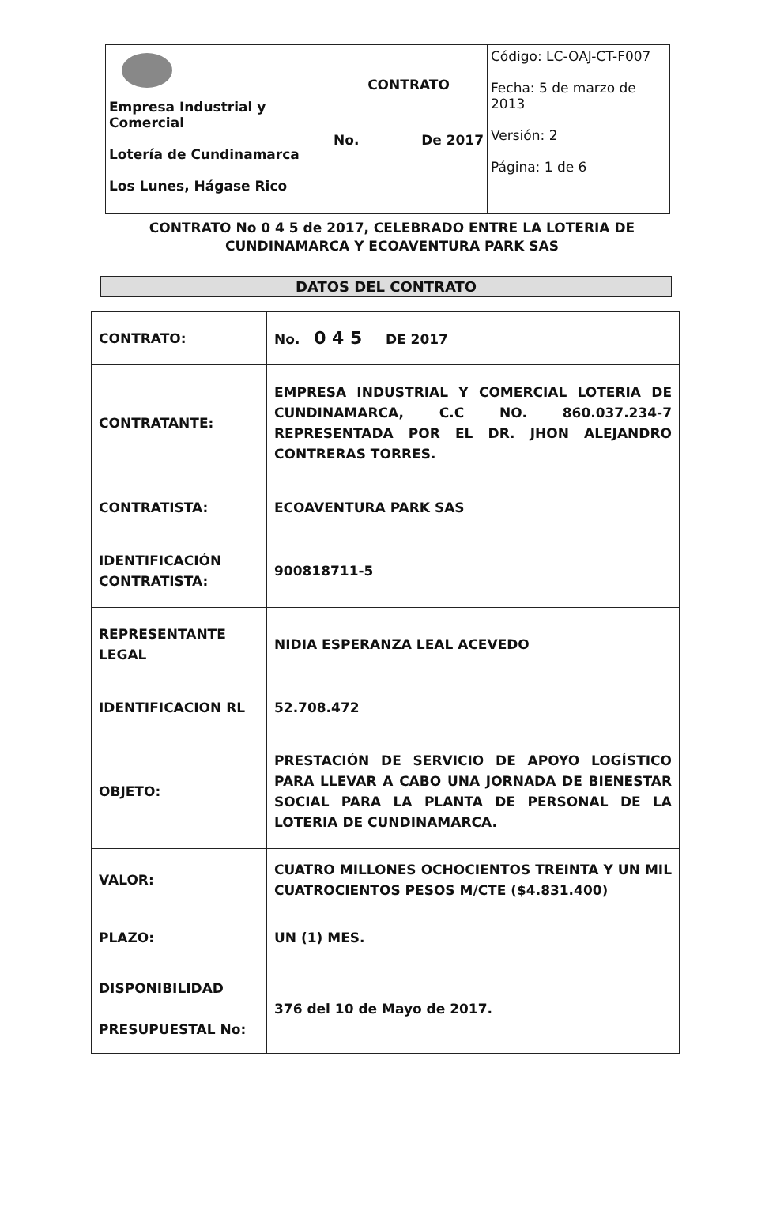| Empresa Industrial y Comercial Lotería de Cundinamarca Los Lunes, Hágase Rico | CONTRATO No. De 2017 | Código: LC-OAJ-CT-F007 Fecha: 5 de marzo de 2013 Versión: 2 Página: 1 de 6 |
CONTRATO No 0 4 5 de 2017, CELEBRADO ENTRE LA LOTERIA DE
CUNDINAMARCA Y ECOAVENTURA PARK SAS
DATOS DEL CONTRATO
| CONTRATO: | No. 0 4 5 DE 2017 |
| CONTRATANTE: | EMPRESA INDUSTRIAL Y COMERCIAL LOTERIA DE CUNDINAMARCA, C.C NO. 860.037.234-7 REPRESENTADA POR EL DR. JHON ALEJANDRO CONTRERAS TORRES. |
| CONTRATISTA: | ECOAVENTURA PARK SAS |
| IDENTIFICACIÓN CONTRATISTA: | 900818711-5 |
| REPRESENTANTE LEGAL | NIDIA ESPERANZA LEAL ACEVEDO |
| IDENTIFICACION RL | 52.708.472 |
| OBJETO: | PRESTACIÓN DE SERVICIO DE APOYO LOGÍSTICO PARA LLEVAR A CABO UNA JORNADA DE BIENESTAR SOCIAL PARA LA PLANTA DE PERSONAL DE LA LOTERIA DE CUNDINAMARCA. |
| VALOR: | CUATRO MILLONES OCHOCIENTOS TREINTA Y UN MIL CUATROCIENTOS PESOS M/CTE ($4.831.400) |
| PLAZO: | UN (1) MES. |
| DISPONIBILIDAD PRESUPUESTAL No: | 376 del 10 de Mayo de 2017. |